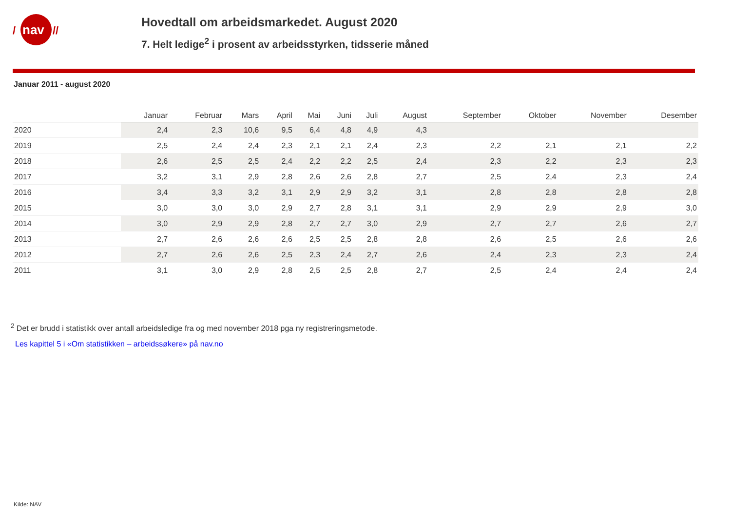nav
/
//
Hovedtall om arbeidsmarkedet. August 2020
7. Helt ledige<sup>2</sup> i prosent av arbeidsstyrken, tidsserie måned
Januar 2011 - august 2020
| | Januar | Februar | Mars | April | Mai | Juni | Juli | August | September | Oktober | November | Desember |
| --- | --- | --- | --- | --- | --- | --- | --- | --- | --- | --- | --- | --- |
| 2020 | 2,4 | 2,3 | 10,6 | 9,5 | 6,4 | 4,8 | 4,9 | 4,3 | | | | |
| 2019 | 2,5 | 2,4 | 2,4 | 2,3 | 2,1 | 2,1 | 2,4 | 2,3 | 2,2 | 2,1 | 2,1 | 2,2 |
| 2018 | 2,6 | 2,5 | 2,5 | 2,4 | 2,2 | 2,2 | 2,5 | 2,4 | 2,3 | 2,2 | 2,3 | 2,3 |
| 2017 | 3,2 | 3,1 | 2,9 | 2,8 | 2,6 | 2,6 | 2,8 | 2,7 | 2,5 | 2,4 | 2,3 | 2,4 |
| 2016 | 3,4 | 3,3 | 3,2 | 3,1 | 2,9 | 2,9 | 3,2 | 3,1 | 2,8 | 2,8 | 2,8 | 2,8 |
| 2015 | 3,0 | 3,0 | 3,0 | 2,9 | 2,7 | 2,8 | 3,1 | 3,1 | 2,9 | 2,9 | 2,9 | 3,0 |
| 2014 | 3,0 | 2,9 | 2,9 | 2,8 | 2,7 | 2,7 | 3,0 | 2,9 | 2,7 | 2,7 | 2,6 | 2,7 |
| 2013 | 2,7 | 2,6 | 2,6 | 2,6 | 2,5 | 2,5 | 2,8 | 2,8 | 2,6 | 2,5 | 2,6 | 2,6 |
| 2012 | 2,7 | 2,6 | 2,6 | 2,5 | 2,3 | 2,4 | 2,7 | 2,6 | 2,4 | 2,3 | 2,3 | 2,4 |
| 2011 | 3,1 | 3,0 | 2,9 | 2,8 | 2,5 | 2,5 | 2,8 | 2,7 | 2,5 | 2,4 | 2,4 | 2,4 |
<sup>2</sup> Det er brudd i statistikk over antall arbeidsledige fra og med november 2018 pga ny registreringsmetode.
Les kapittel 5 i «Om statistikken – arbeidssøkere» på nav.no
Kilde: NAV